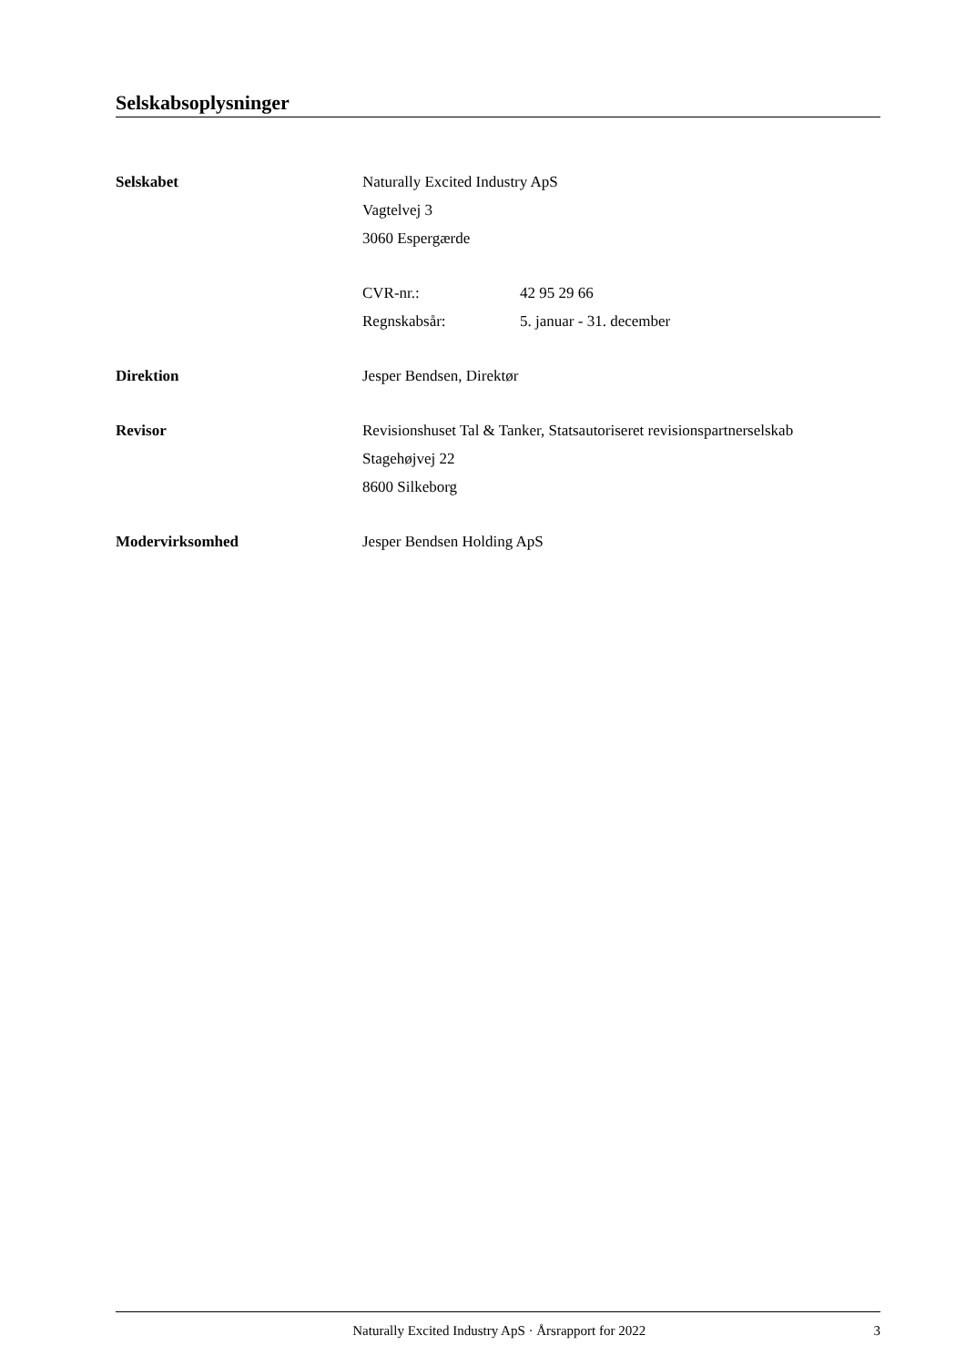Selskabsoplysninger
Selskabet Naturally Excited Industry ApS
Vagtelvej 3
3060 Espergærde
CVR-nr.: 42 95 29 66
Regnskabsår: 5. januar - 31. december
Direktion Jesper Bendsen, Direktør
Revisor Revisionshuset Tal & Tanker, Statsautoriseret revisionspartnerselskab
Stagehøjvej 22
8600 Silkeborg
Modervirksomhed Jesper Bendsen Holding ApS
Naturally Excited Industry ApS · Årsrapport for 2022
3